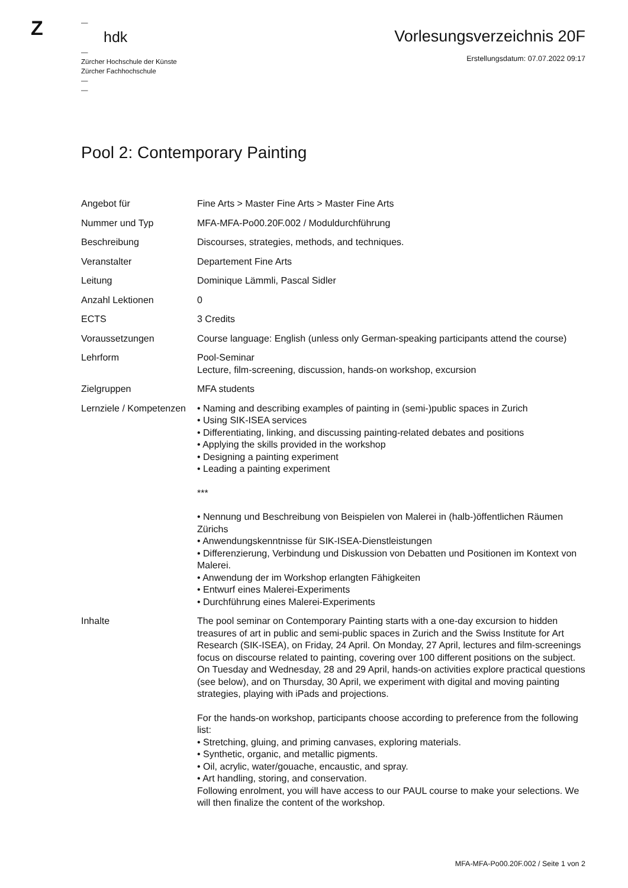Z
—
hdk
—
Zürcher Hochschule der Künste
Zürcher Fachhochschule
—
—
Vorlesungsverzeichnis 20F
Erstellungsdatum: 07.07.2022 09:17
Pool 2: Contemporary Painting
| Angebot für | Fine Arts > Master Fine Arts > Master Fine Arts |
| Nummer und Typ | MFA-MFA-Po00.20F.002 / Moduldurchführung |
| Beschreibung | Discourses, strategies, methods, and techniques. |
| Veranstalter | Departement Fine Arts |
| Leitung | Dominique Lämmli, Pascal Sidler |
| Anzahl Lektionen | 0 |
| ECTS | 3 Credits |
| Voraussetzungen | Course language: English (unless only German-speaking participants attend the course) |
| Lehrform | Pool-Seminar Lecture, film-screening, discussion, hands-on workshop, excursion |
| Zielgruppen | MFA students |
| Lernziele / Kompetenzen | • Naming and describing examples of painting in (semi-)public spaces in Zurich • Using SIK-ISEA services • Differentiating, linking, and discussing painting-related debates and positions • Applying the skills provided in the workshop • Designing a painting experiment • Leading a painting experiment *** • Nennung und Beschreibung von Beispielen von Malerei in (halb-)öffentlichen Räumen Zürichs • Anwendungskenntnisse für SIK-ISEA-Dienstleistungen • Differenzierung, Verbindung und Diskussion von Debatten und Positionen im Kontext von Malerei. • Anwendung der im Workshop erlangten Fähigkeiten • Entwurf eines Malerei-Experiments • Durchführung eines Malerei-Experiments |
| Inhalte | The pool seminar on Contemporary Painting starts with a one-day excursion to hidden treasures of art in public and semi-public spaces in Zurich and the Swiss Institute for Art Research (SIK-ISEA), on Friday, 24 April. On Monday, 27 April, lectures and film-screenings focus on discourse related to painting, covering over 100 different positions on the subject. On Tuesday and Wednesday, 28 and 29 April, hands-on activities explore practical questions (see below), and on Thursday, 30 April, we experiment with digital and moving painting strategies, playing with iPads and projections. For the hands-on workshop, participants choose according to preference from the following list: • Stretching, gluing, and priming canvases, exploring materials. • Synthetic, organic, and metallic pigments. • Oil, acrylic, water/gouache, encaustic, and spray. • Art handling, storing, and conservation. Following enrolment, you will have access to our PAUL course to make your selections. We will then finalize the content of the workshop. |
MFA-MFA-Po00.20F.002 / Seite 1 von 2